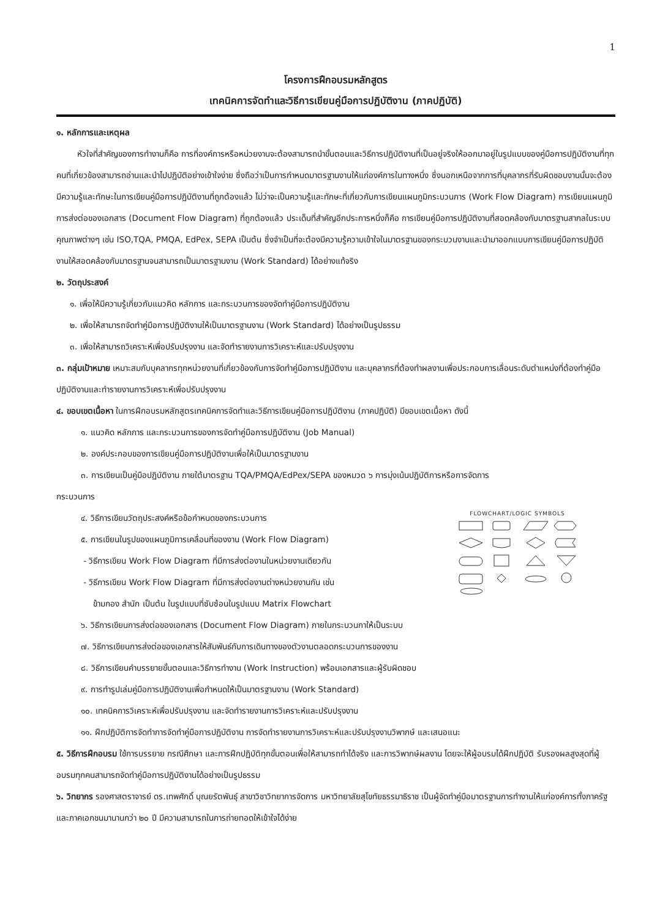1
โครงการฝึกอบรมหลักสูตร
เทคนิคการจัดทำและวิธีการเขียนคู่มือการปฏิบัติงาน (ภาคปฏิบัติ)
๑. หลักการและเหตุผล
หัวใจที่สำคัญของการทำงานก็คือ การที่องค์การหรือหน่วยงานจะต้องสามารถนำขั้นตอนและวิธีการปฏิบัติงานที่เป็นอยู่จริงให้ออกมาอยู่ในรูปแบบของคู่มือการปฏิบัติงานที่ทุกคนที่เกี่ยวข้องสามารถอ่านและนำไปปฏิบัติอย่างเข้าใจง่าย ซึ่งถือว่าเป็นการกำหนดมาตรฐานงานให้แก่องค์การในทางหนึ่ง ซึ่งนอกเหนือจากการที่บุคลากรที่รับผิดชอบงานนั้นจะต้องมีความรู้และทักษะในการเขียนคู่มือการปฏิบัติงานที่ถูกต้องแล้ว ไม่ว่าจะเป็นความรู้และทักษะที่เกี่ยวกับการเขียนแผนภูมิกระบวนการ (Work Flow Diagram) การเขียนแผนภูมิการส่งต่อของเอกสาร (Document Flow Diagram) ที่ถูกต้องแล้ว ประเด็นที่สำคัญอีกประการหนึ่งก็คือ การเขียนคู่มือการปฏิบัติงานที่สอดคล้องกับมาตรฐานสากลในระบบคุณภาพต่างๆ เช่น ISO,TQA, PMQA, EdPex, SEPA เป็นต้น ซึ่งจำเป็นที่จะต้องมีความรู้ความเข้าใจในมาตรฐานของกระบวนงานและนำมาออกแบบการเขียนคู่มือการปฏิบัติงานให้สอดคล้องกับมาตรฐานจนสามารถเป็นมาตรฐานงาน (Work Standard) ได้อย่างแท้จริง
๒. วัตถุประสงค์
๑. เพื่อให้มีความรู้เกี่ยวกับแนวคิด หลักการ และกระบวนการของจัดทำคู่มือการปฏิบัติงาน
๒. เพื่อให้สามารถจัดทำคู่มือการปฏิบัติงานให้เป็นมาตรฐานงาน (Work Standard) ได้อย่างเป็นรูปธรรม
๓. เพื่อให้สามารถวิเคราะห์เพื่อปรับปรุงงาน และจัดทำรายงานการวิเคราะห์และปรับปรุงงาน
๓. กลุ่มเป้าหมาย เหมาะสมกับบุคลากรทุกหน่วยงานที่เกี่ยวข้องกับการจัดทำคู่มือการปฏิบัติงาน และบุคลากรที่ต้องทำผลงานเพื่อประกอบการเลื่อนระดับตำแหน่งที่ต้องทำคู่มือปฏิบัติงานและทำรายงานการวิเคราะห์เพื่อปรับปรุงงาน
๔. ขอบเขตเนื้อหา ในการฝึกอบรมหลักสูตรเทคนิคการจัดทำและวิธีการเขียนคู่มือการปฏิบัติงาน (ภาคปฏิบัติ) มีขอบเขตเนื้อหา ดังนี้
๑. แนวคิด หลักการ และกระบวนการของการจัดทำคู่มือการปฏิบัติงาน (Job Manual)
๒. องค์ประกอบของการเขียนคู่มือการปฏิบัติงานเพื่อให้เป็นมาตรฐานงาน
๓. การเขียนเป็นคู่มือปฏิบัติงาน ภายใต้มาตรฐาน TQA/PMQA/EdPex/SEPA ของหมวด ๖ การมุ่งเน้นปฏิบัติการหรือการจัดการ
กระบวนการ
FLOWCHART/LOGIC SYMBOLS
๔. วิธีการเขียนวัตถุประสงค์หรือข้อกำหนดของกระบวนการ
๕. การเขียนในรูปของแผนภูมิการเคลื่อนที่ของงาน (Work Flow Diagram)
- วิธีการเขียน Work Flow Diagram ที่มีการส่งต่องานในหน่วยงานเดียวกัน
- วิธีการเขียน Work Flow Diagram ที่มีการส่งต่องานต่างหน่วยงานกัน เช่น
ข้ามกอง สำนัก เป็นต้น ในรูปแบบที่ซับซ้อนในรูปแบบ Matrix Flowchart
๖. วิธีการเขียนการส่งต่อของเอกสาร (Document Flow Diagram) ภายในกระบวนกาให้เป็นระบบ
๗. วิธีการเขียนการส่งต่อของเอกสารให้สัมพันธ์กับการเดินทางของตัวงานตลอดกระบวนการของงาน
๘. วิธีการเขียนคำบรรยายขั้นตอนและวิธีการทำงาน (Work Instruction) พร้อมเอกสารและผู้รับผิดชอบ
๙. การทำรูปเล่มคู่มือการปฏิบัติงานเพื่อกำหนดให้เป็นมาตรฐานงาน (Work Standard)
๑๐. เทคนิคการวิเคราะห์เพื่อปรับปรุงงาน และจัดทำรายงานการวิเคราะห์และปรับปรุงงาน
๑๑. ฝึกปฏิบัติการจัดทำการจัดทำคู่มือการปฏิบัติงาน การจัดทำรายงานการวิเคราะห์และปรับปรุงงานวิพากษ์ และเสนอแนะ
๕. วิธีการฝึกอบรม ใช้การบรรยาย กรณีศึกษา และการฝึกปฏิบัติทุกขั้นตอนเพื่อให้สามารถทำได้จริง และการวิพากษ์ผลงาน โดยจะให้ผู้อบรมได้ฝึกปฏิบัติ รับรองผลสูงสุดที่ผู้อบรมทุกคนสามารถจัดทำคู่มือการปฏิบัติงานได้อย่างเป็นรูปธรรม
๖. วิทยากร รองศาสตราจารย์ ดร.เทพศักดิ์ บุณยรัตพันธุ์ สาขาวิชาวิทยาการจัดการ มหาวิทยาลัยสุโขทัยธรรมาธิราช เป็นผู้จัดทำคู่มือมาตรฐานการทำงานให้แก่องค์การทั้งภาครัฐและภาคเอกชนมานานกว่า ๒๐ ปี มีความสามารถในการถ่ายทอดให้เข้าใจได้ง่าย